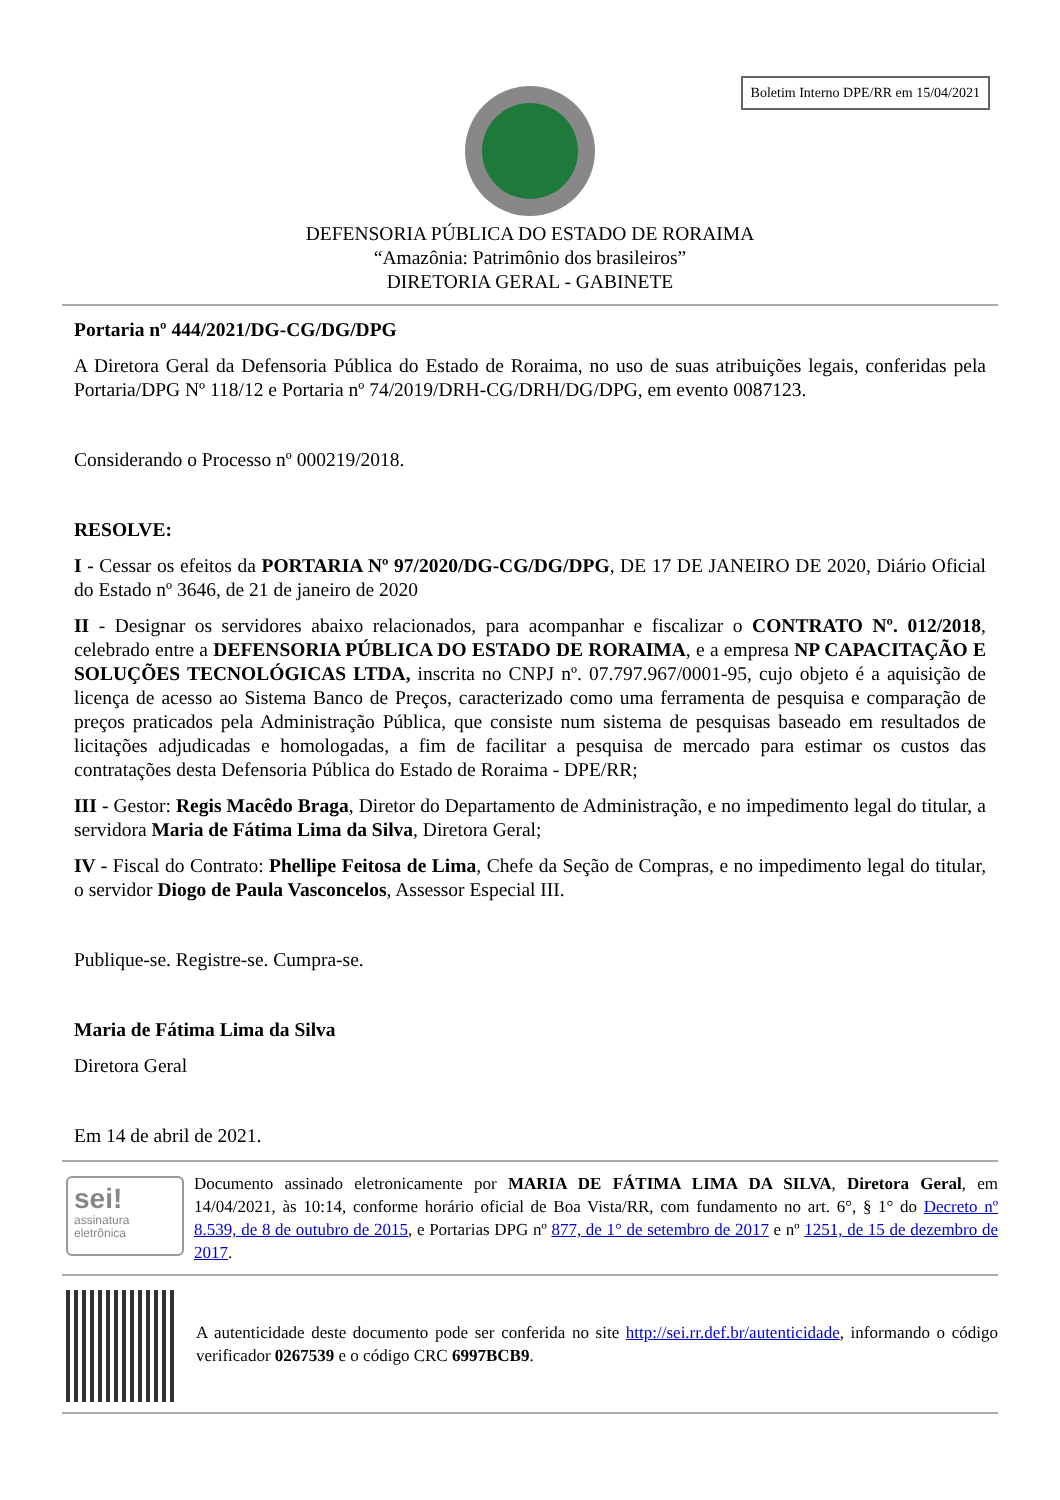Boletim Interno DPE/RR em 15/04/2021
DEFENSORIA PÚBLICA DO ESTADO DE RORAIMA
“Amazônia: Patrimônio dos brasileiros”
DIRETORIA GERAL - GABINETE
Portaria nº 444/2021/DG-CG/DG/DPG
A Diretora Geral da Defensoria Pública do Estado de Roraima, no uso de suas atribuições legais, conferidas pela Portaria/DPG Nº 118/12 e Portaria nº 74/2019/DRH-CG/DRH/DG/DPG, em evento 0087123.
Considerando o Processo nº 000219/2018.
RESOLVE:
I - Cessar os efeitos da PORTARIA Nº 97/2020/DG-CG/DG/DPG, DE 17 DE JANEIRO DE 2020, Diário Oficial do Estado nº 3646, de 21 de janeiro de 2020
II - Designar os servidores abaixo relacionados, para acompanhar e fiscalizar o CONTRATO Nº. 012/2018, celebrado entre a DEFENSORIA PÚBLICA DO ESTADO DE RORAIMA, e a empresa NP CAPACITAÇÃO E SOLUÇÕES TECNOLÓGICAS LTDA, inscrita no CNPJ nº. 07.797.967/0001-95, cujo objeto é a aquisição de licença de acesso ao Sistema Banco de Preços, caracterizado como uma ferramenta de pesquisa e comparação de preços praticados pela Administração Pública, que consiste num sistema de pesquisas baseado em resultados de licitações adjudicadas e homologadas, a fim de facilitar a pesquisa de mercado para estimar os custos das contratações desta Defensoria Pública do Estado de Roraima - DPE/RR;
III - Gestor: Regis Macêdo Braga, Diretor do Departamento de Administração, e no impedimento legal do titular, a servidora Maria de Fátima Lima da Silva, Diretora Geral;
IV - Fiscal do Contrato: Phellipe Feitosa de Lima, Chefe da Seção de Compras, e no impedimento legal do titular, o servidor Diogo de Paula Vasconcelos, Assessor Especial III.
Publique-se. Registre-se. Cumpra-se.
Maria de Fátima Lima da Silva
Diretora Geral
Em 14 de abril de 2021.
sei!
assinatura
eletrônica
Documento assinado eletronicamente por MARIA DE FÁTIMA LIMA DA SILVA, Diretora Geral, em 14/04/2021, às 10:14, conforme horário oficial de Boa Vista/RR, com fundamento no art. 6°, § 1° do Decreto nº 8.539, de 8 de outubro de 2015, e Portarias DPG nº 877, de 1° de setembro de 2017 e nº 1251, de 15 de dezembro de 2017.
A autenticidade deste documento pode ser conferida no site http://sei.rr.def.br/autenticidade, informando o código verificador 0267539 e o código CRC 6997BCB9.